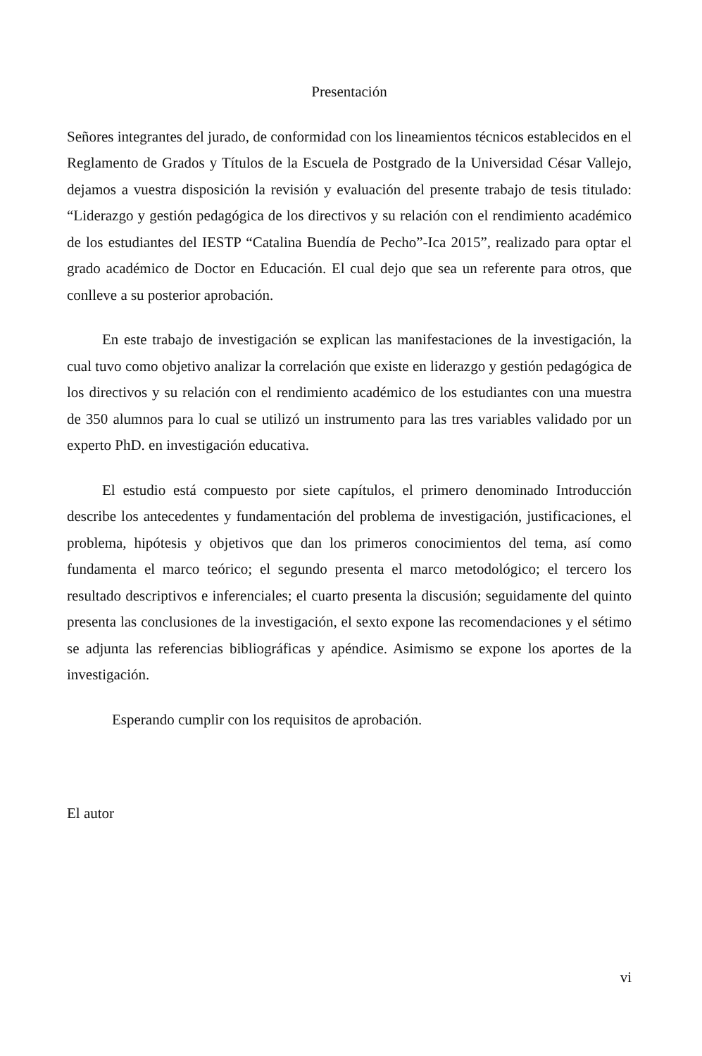Presentación
Señores integrantes del jurado, de conformidad con los lineamientos técnicos establecidos en el Reglamento de Grados y Títulos de la Escuela de Postgrado de la Universidad César Vallejo, dejamos a vuestra disposición la revisión y evaluación del presente trabajo de tesis titulado: “Liderazgo y gestión pedagógica de los directivos y su relación con el rendimiento académico de los estudiantes del IESTP “Catalina Buendía de Pecho”-Ica 2015”, realizado para optar el grado académico de Doctor en Educación. El cual dejo que sea un referente para otros, que conlleve a su posterior aprobación.
En este trabajo de investigación se explican las manifestaciones de la investigación, la cual tuvo como objetivo analizar la correlación que existe en liderazgo y gestión pedagógica de los directivos y su relación con el rendimiento académico de los estudiantes con una muestra de 350 alumnos para lo cual se utilizó un instrumento para las tres variables validado por un experto PhD. en investigación educativa.
El estudio está compuesto por siete capítulos, el primero denominado Introducción describe los antecedentes y fundamentación del problema de investigación, justificaciones, el problema, hipótesis y objetivos que dan los primeros conocimientos del tema, así como fundamenta el marco teórico; el segundo presenta el marco metodológico; el tercero los resultado descriptivos e inferenciales; el cuarto presenta la discusión; seguidamente del quinto presenta las conclusiones de la investigación, el sexto expone las recomendaciones y el sétimo se adjunta las referencias bibliográficas y apéndice. Asimismo se expone los aportes de la investigación.
Esperando cumplir con los requisitos de aprobación.
El autor
vi